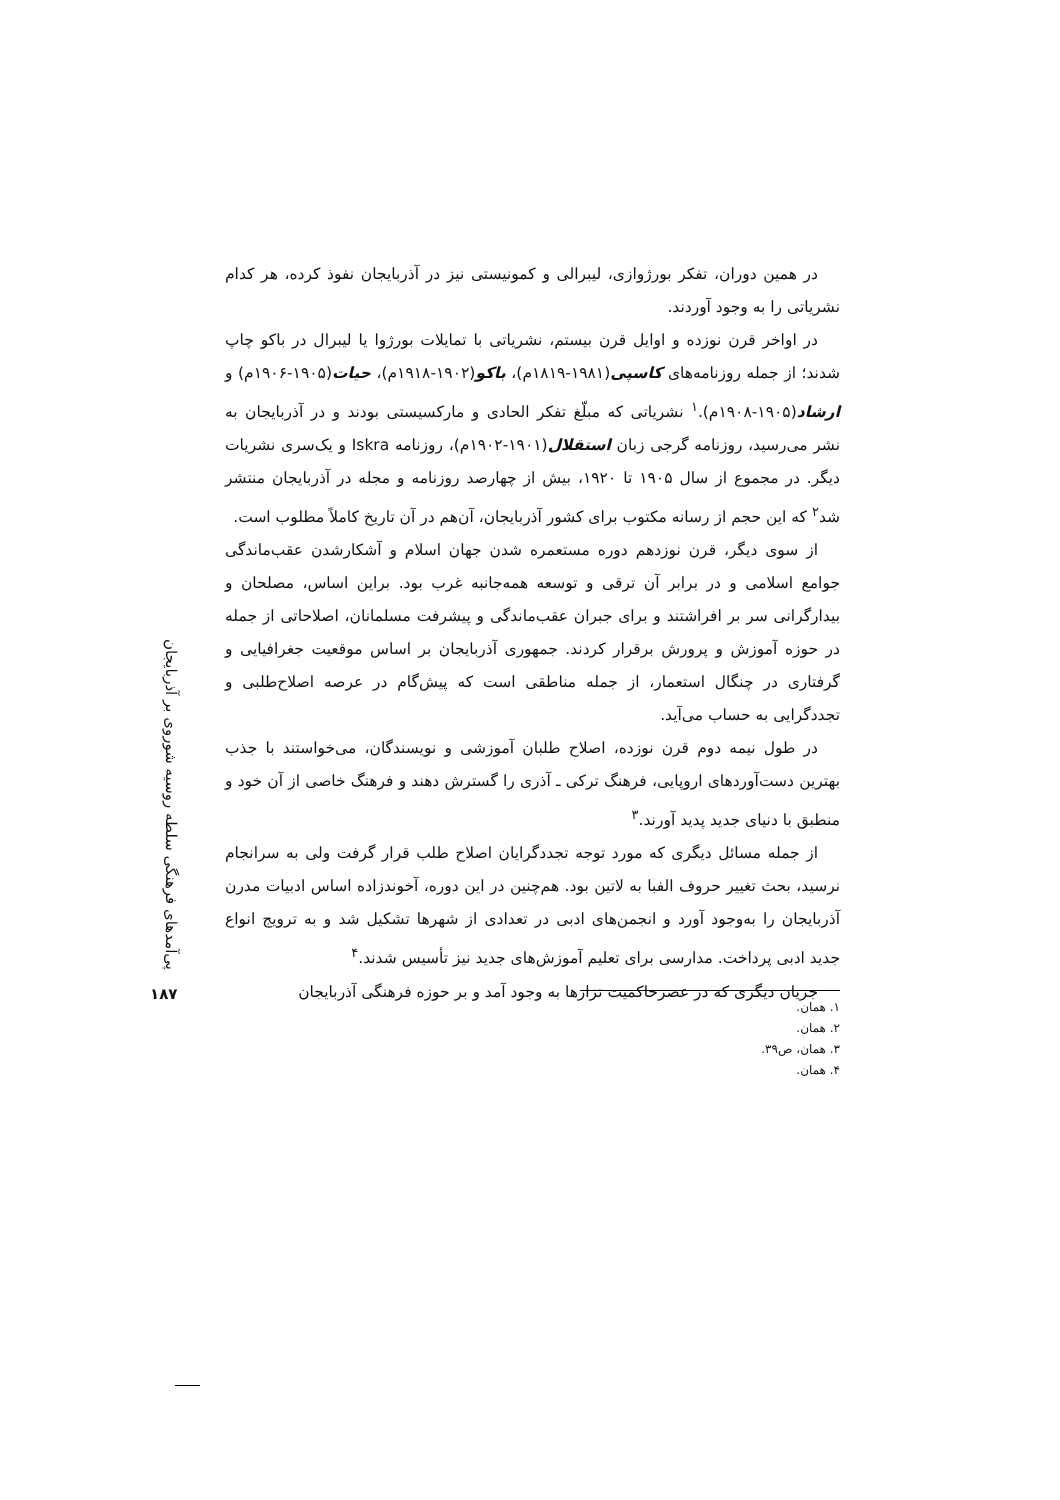پی‌آمدهای فرهنگی سلطه روسیه شوروی بر آذربایجان
در همین دوران، تفکر بورژوازی، لیبرالی و کمونیستی نیز در آذربایجان نفوذ کرده، هر کدام نشریاتی را به وجود آوردند.
در اواخر قرن نوزده و اوایل قرن بیستم، نشریاتی با تمایلات بورژوا یا لیبرال در باکو چاپ شدند؛ از جمله روزنامه‌های کاسپی(۱۹۸۱-۱۸۱۹م)، باکو(۱۹۰۲-۱۹۱۸م)، حیات(۱۹۰۵-۱۹۰۶م) و ارشاد(۱۹۰۵-۱۹۰۸م).<sup>۱</sup> نشریاتی که مبلّغ تفکر الحادی و مارکسیستی بودند و در آذربایجان به نشر می‌رسید، روزنامه گرجی زبان استقلال(۱۹۰۱-۱۹۰۲م)، روزنامه Iskra و یک‌سری نشریات دیگر. در مجموع از سال ۱۹۰۵ تا ۱۹۲۰، بیش از چهارصد روزنامه و مجله در آذربایجان منتشر شد<sup>۲</sup> که این حجم از رسانه مکتوب برای کشور آذربایجان، آن‌هم در آن تاریخ کاملاً مطلوب است.
از سوی دیگر، قرن نوزدهم دوره مستعمره شدن جهان اسلام و آشکارشدن عقب‌ماندگی جوامع اسلامی و در برابر آن ترقی و توسعه همه‌جانبه غرب بود. براین اساس، مصلحان و بیدارگرانی سر بر افراشتند و برای جبران عقب‌ماندگی و پیشرفت مسلمانان، اصلاحاتی از جمله در حوزه آموزش و پرورش برقرار کردند. جمهوری آذربایجان بر اساس موقعیت جغرافیایی و گرفتاری در چنگال استعمار، از جمله مناطقی است که پیش‌گام در عرصه اصلاح‌طلبی و تجددگرایی به حساب می‌آید.
در طول نیمه دوم قرن نوزده، اصلاح طلبان آموزشی و نویسندگان، می‌خواستند با جذب بهترین دست‌آوردهای اروپایی، فرهنگ ترکی ـ آذری را گسترش دهند و فرهنگ خاصی از آن خود و منطبق با دنیای جدید پدید آورند.<sup>۳</sup>
از جمله مسائل دیگری که مورد توجه تجددگرایان اصلاح طلب قرار گرفت ولی به سرانجام نرسید، بحث تغییر حروف الفبا به لاتین بود. هم‌چنین در این دوره، آخوندزاده اساس ادبیات مدرن آذربایجان را به‌وجود آورد و انجمن‌های ادبی در تعدادی از شهرها تشکیل شد و به ترویج انواع جدید ادبی پرداخت. مدارسی برای تعلیم آموزش‌های جدید نیز تأسیس شدند.<sup>۴</sup>
جریان دیگری که در عصرحاکمیت تزارها به وجود آمد و بر حوزه فرهنگی آذربایجان
۱۸۷
۱. همان.
۲. همان.
۳. همان، ص۳۹.
۴. همان.